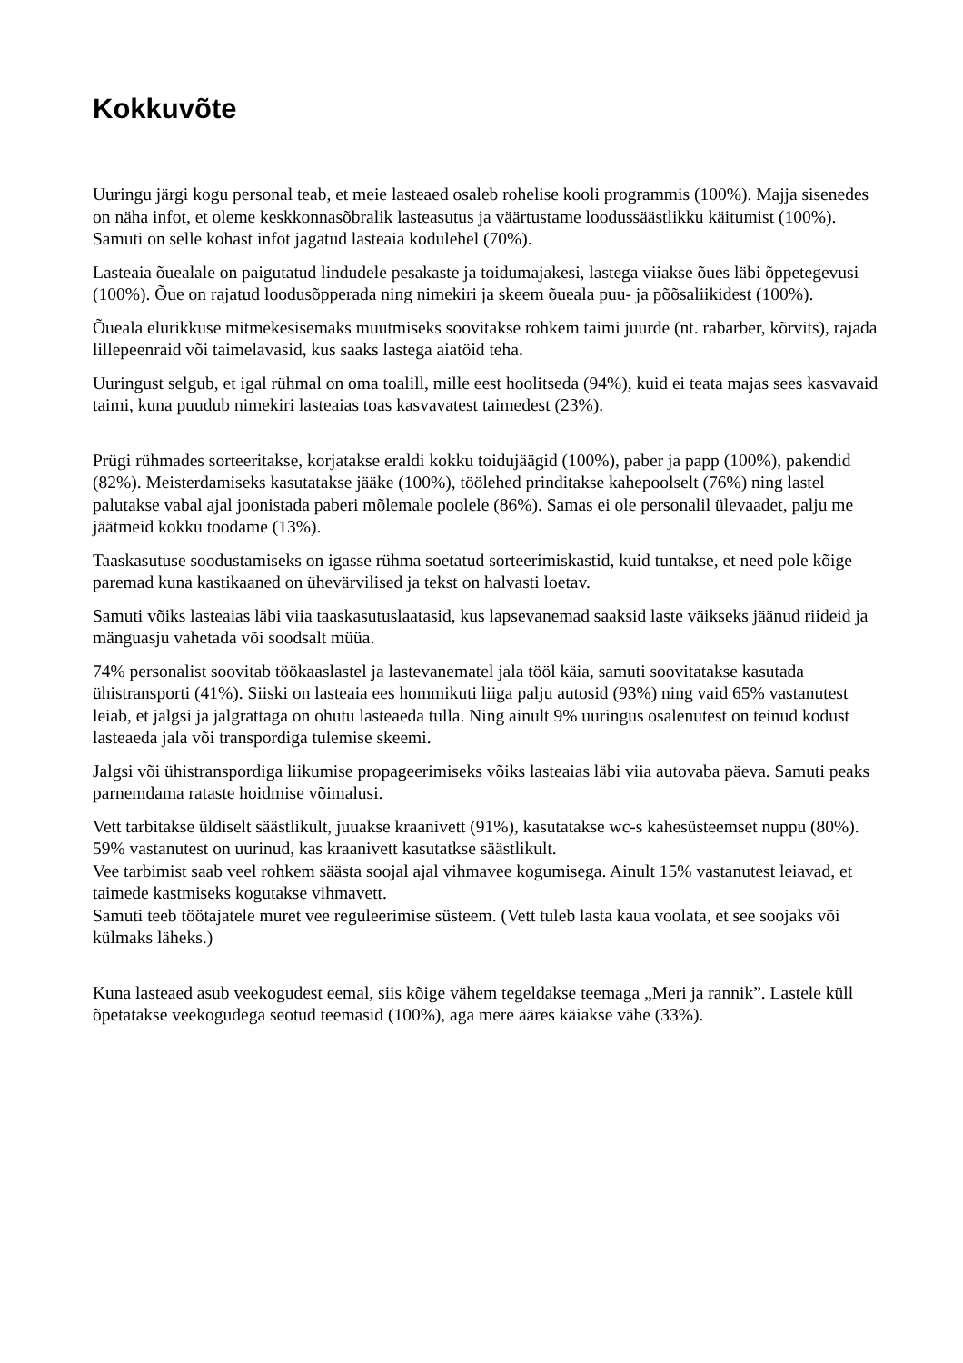Kokkuvõte
Uuringu järgi kogu personal teab, et meie lasteaed osaleb rohelise kooli programmis (100%). Majja sisenedes on näha infot, et oleme keskkonnasõbralik lasteasutus ja väärtustame loodussäästlikku käitumist (100%). Samuti on selle kohast infot jagatud lasteaia kodulehel (70%).
Lasteaia õuealale on paigutatud lindudele pesakaste ja toidumajakesi, lastega viiakse õues läbi õppetegevusi (100%). Õue on rajatud loodusõpperada ning nimekiri ja skeem õueala puu- ja põõsaliikidest (100%).
Õueala elurikkuse mitmekesisemaks muutmiseks soovitakse rohkem taimi juurde (nt. rabarber, kõrvits), rajada lillepeenraid või taimelavasid, kus saaks lastega aiatöid teha.
Uuringust selgub, et igal rühmal on oma toalill, mille eest hoolitseda (94%), kuid ei teata majas sees kasvavaid taimi, kuna puudub nimekiri lasteaias toas kasvavatest taimedest (23%).
Prügi rühmades sorteeritakse, korjatakse eraldi kokku toidujäägid (100%), paber ja papp (100%), pakendid (82%). Meisterdamiseks kasutatakse jääke (100%), töölehed prinditakse kahepoolselt (76%) ning lastel palutakse vabal ajal joonistada paberi mõlemale poolele (86%). Samas ei ole personalil ülevaadet, palju me jäätmeid kokku toodame (13%).
Taaskasutuse soodustamiseks on igasse rühma soetatud sorteerimiskastid, kuid tuntakse, et need pole kõige paremad kuna kastikaaned on ühevärvilised ja tekst on halvasti loetav.
Samuti võiks lasteaias läbi viia taaskasutuslaatasid, kus lapsevanemad saaksid laste väikseks jäänud riideid ja mänguasju vahetada või soodsalt müüa.
74% personalist soovitab töökaaslastel ja lastevanematel jala tööl käia, samuti soovitatakse kasutada ühistransporti (41%). Siiski on lasteaia ees hommikuti liiga palju autosid (93%) ning vaid 65% vastanutest leiab, et jalgsi ja jalgrattaga on ohutu lasteaeda tulla. Ning ainult 9% uuringus osalenutest on teinud kodust lasteaeda jala või transpordiga tulemise skeemi.
Jalgsi või ühistranspordiga liikumise propageerimiseks võiks lasteaias läbi viia autovaba päeva. Samuti peaks parnemdama rataste hoidmise võimalusi.
Vett tarbitakse üldiselt säästlikult, juuakse kraanivett (91%), kasutatakse wc-s kahesüsteemset nuppu (80%).
59% vastanutest on uurinud, kas kraanivett kasutatkse säästlikult.
Vee tarbimist saab veel rohkem säästa soojal ajal vihmavee kogumisega. Ainult 15% vastanutest leiavad, et taimede kastmiseks kogutakse vihmavett.
Samuti teeb töötajatele muret vee reguleerimise süsteem. (Vett tuleb lasta kaua voolata, et see soojaks või külmaks läheks.)
Kuna lasteaed asub veekogudest eemal, siis kõige vähem tegeldakse teemaga „Meri ja rannik”. Lastele küll õpetatakse veekogudega seotud teemasid (100%), aga mere ääres käiakse vähe (33%).